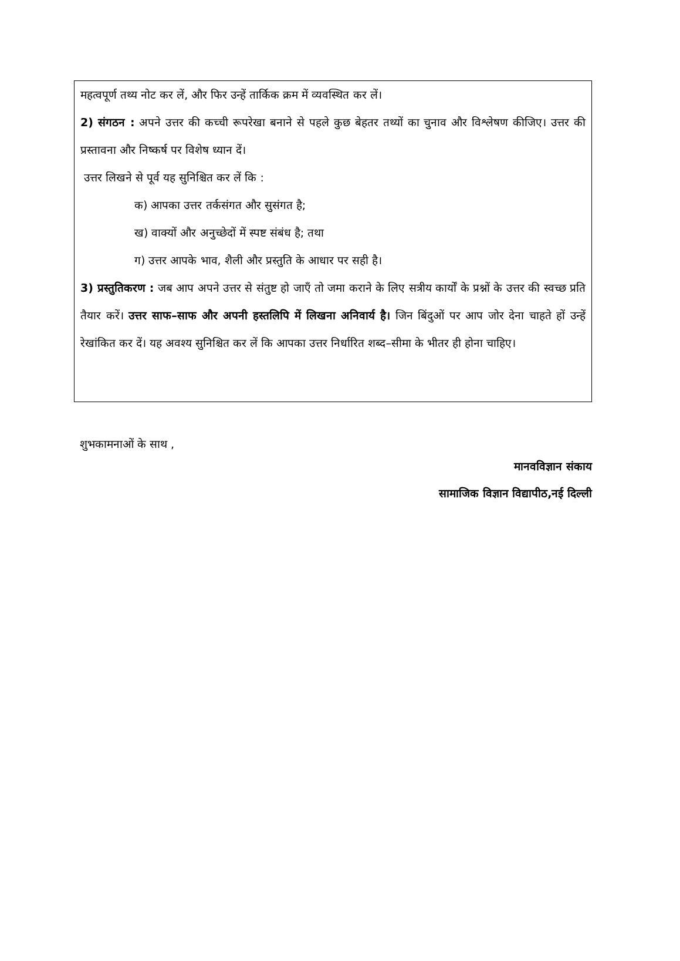महत्वपूर्ण तथ्य नोट कर लें, और फिर उन्हें तार्किक क्रम में व्यवस्थित कर लें।
2) संगठन : अपने उत्तर की कच्ची रूपरेखा बनाने से पहले कुछ बेहतर तथ्यों का चुनाव और विश्लेषण कीजिए। उत्तर की प्रस्तावना और निष्कर्ष पर विशेष ध्यान दें।
उत्तर लिखने से पूर्व यह सुनिश्चित कर लें कि :
क) आपका उत्तर तर्कसंगत और सुसंगत है;
ख) वाक्यों और अनुच्छेदों में स्पष्ट संबंध है; तथा
ग) उत्तर आपके भाव, शैली और प्रस्तुति के आधार पर सही है।
3) प्रस्तुतिकरण : जब आप अपने उत्तर से संतुष्ट हो जाएँ तो जमा कराने के लिए सत्रीय कार्यों के प्रश्नों के उत्तर की स्वच्छ प्रति तैयार करें। उत्तर साफ–साफ और अपनी हस्तलिपि में लिखना अनिवार्य है। जिन बिंदुओं पर आप जोर देना चाहते हों उन्हें रेखांकित कर दें। यह अवश्य सुनिश्चित कर लें कि आपका उत्तर निर्धारित शब्द–सीमा के भीतर ही होना चाहिए।
शुभकामनाओं के साथ ,
मानवविज्ञान संकाय
सामाजिक विज्ञान विद्यापीठ,नई दिल्ली